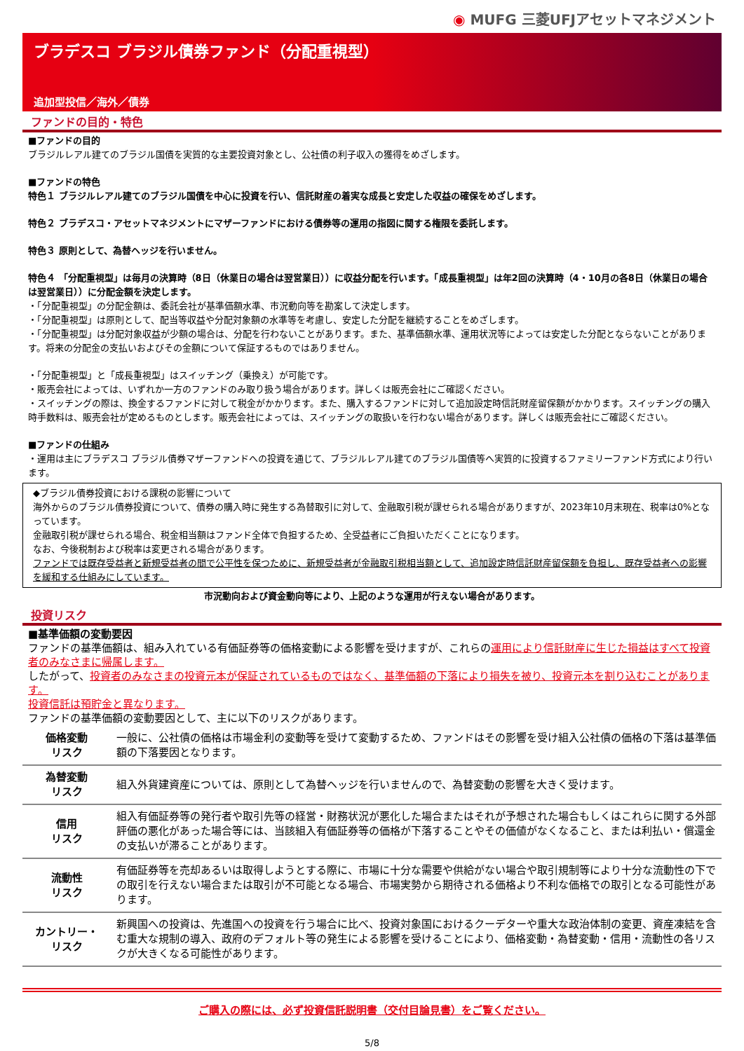◉ MUFG 三菱UFJアセットマネジメント
ブラデスコ ブラジル債券ファンド（分配重視型）
追加型投信／海外／債券
ファンドの目的・特色
■ファンドの目的
ブラジルレアル建てのブラジル国債を実質的な主要投資対象とし、公社債の利子収入の獲得をめざします。
■ファンドの特色
特色１ ブラジルレアル建てのブラジル国債を中心に投資を行い、信託財産の着実な成長と安定した収益の確保をめざします。
特色２ ブラデスコ・アセットマネジメントにマザーファンドにおける債券等の運用の指図に関する権限を委託します。
特色３ 原則として、為替ヘッジを行いません。
特色４ 「分配重視型」は毎月の決算時（8日（休業日の場合は翌営業日））に収益分配を行います。「成長重視型」は年2回の決算時（4・10月の各8日（休業日の場合は翌営業日））に分配金額を決定します。
・「分配重視型」の分配金額は、委託会社が基準価額水準、市況動向等を勘案して決定します。
・「分配重視型」は原則として、配当等収益や分配対象額の水準等を考慮し、安定した分配を継続することをめざします。
・「分配重視型」は分配対象収益が少額の場合は、分配を行わないことがあります。また、基準価額水準、運用状況等によっては安定した分配とならないことがあります。将来の分配金の支払いおよびその金額について保証するものではありません。
・「分配重視型」と「成長重視型」はスイッチング（乗換え）が可能です。
・販売会社によっては、いずれか一方のファンドのみ取り扱う場合があります。詳しくは販売会社にご確認ください。
・スイッチングの際は、換金するファンドに対して税金がかかります。また、購入するファンドに対して追加設定時信託財産留保額がかかります。スイッチングの購入時手数料は、販売会社が定めるものとします。販売会社によっては、スイッチングの取扱いを行わない場合があります。詳しくは販売会社にご確認ください。
■ファンドの仕組み
・運用は主にブラデスコ ブラジル債券マザーファンドへの投資を通じて、ブラジルレアル建てのブラジル国債等へ実質的に投資するファミリーファンド方式により行います。
◆ブラジル債券投資における課税の影響について
海外からのブラジル債券投資について、債券の購入時に発生する為替取引に対して、金融取引税が課せられる場合がありますが、2023年10月末現在、税率は0%となっています。
金融取引税が課せられる場合、税金相当額はファンド全体で負担するため、全受益者にご負担いただくことになります。
なお、今後税制および税率は変更される場合があります。
ファンドでは既存受益者と新規受益者の間で公平性を保つために、新規受益者が金融取引税相当額として、追加設定時信託財産留保額を負担し、既存受益者への影響を緩和する仕組みにしています。
市況動向および資金動向等により、上記のような運用が行えない場合があります。
投資リスク
■基準価額の変動要因
ファンドの基準価額は、組み入れている有価証券等の価格変動による影響を受けますが、これらの運用により信託財産に生じた損益はすべて投資者のみなさまに帰属します。
したがって、投資者のみなさまの投資元本が保証されているものではなく、基準価額の下落により損失を被り、投資元本を割り込むことがあります。
投資信託は預貯金と異なります。
ファンドの基準価額の変動要因として、主に以下のリスクがあります。
| 価格変動 リスク | 一般に、公社債の価格は市場金利の変動等を受けて変動するため、ファンドはその影響を受け組入公社債の価格の下落は基準価額の下落要因となります。 |
| 為替変動 リスク | 組入外貨建資産については、原則として為替ヘッジを行いませんので、為替変動の影響を大きく受けます。 |
| 信用 リスク | 組入有価証券等の発行者や取引先等の経営・財務状況が悪化した場合またはそれが予想された場合もしくはこれらに関する外部評価の悪化があった場合等には、当該組入有価証券等の価格が下落することやその価値がなくなること、または利払い・償還金の支払いが滞ることがあります。 |
| 流動性 リスク | 有価証券等を売却あるいは取得しようとする際に、市場に十分な需要や供給がない場合や取引規制等により十分な流動性の下での取引を行えない場合または取引が不可能となる場合、市場実勢から期待される価格より不利な価格での取引となる可能性があります。 |
| カントリー・ リスク | 新興国への投資は、先進国への投資を行う場合に比べ、投資対象国におけるクーデターや重大な政治体制の変更、資産凍結を含む重大な規制の導入、政府のデフォルト等の発生による影響を受けることにより、価格変動・為替変動・信用・流動性の各リスクが大きくなる可能性があります。 |
ご購入の際には、必ず投資信託説明書（交付目論見書）をご覧ください。
5/8